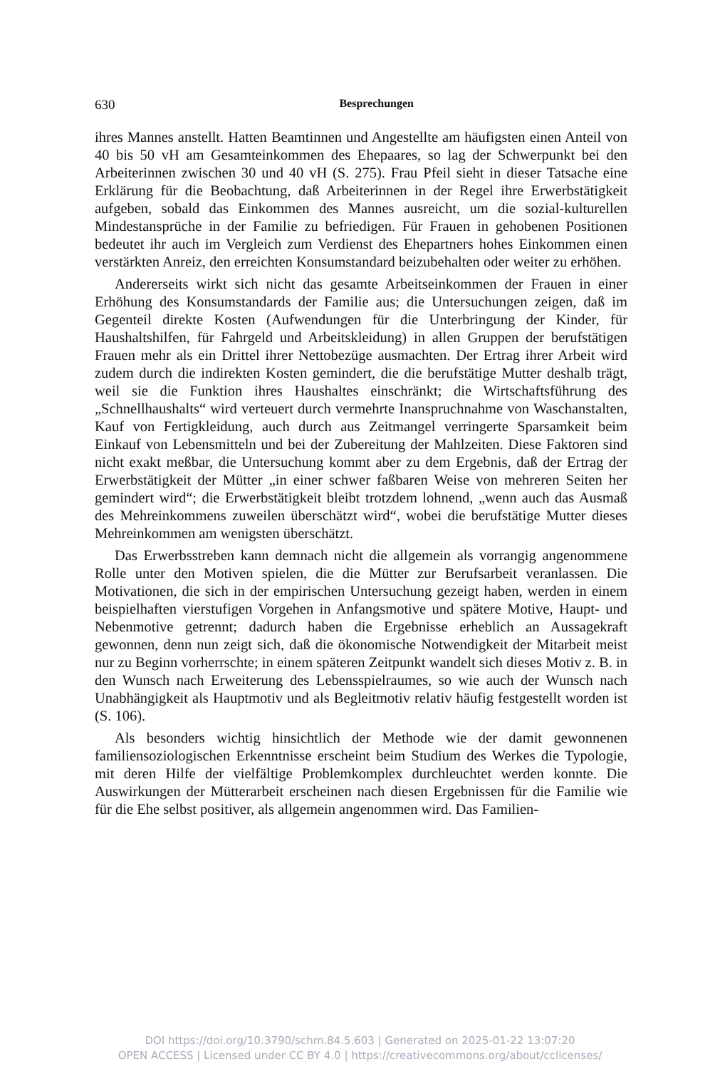630 Besprechungen
ihres Mannes anstellt. Hatten Beamtinnen und Angestellte am häufigsten einen Anteil von 40 bis 50 vH am Gesamteinkommen des Ehepaares, so lag der Schwerpunkt bei den Arbeiterinnen zwischen 30 und 40 vH (S. 275). Frau Pfeil sieht in dieser Tatsache eine Erklärung für die Beobachtung, daß Arbeiterinnen in der Regel ihre Erwerbstätigkeit aufgeben, sobald das Einkommen des Mannes ausreicht, um die sozial-kulturellen Mindestansprüche in der Familie zu befriedigen. Für Frauen in gehobenen Positionen bedeutet ihr auch im Vergleich zum Verdienst des Ehepartners hohes Einkommen einen verstärkten Anreiz, den erreichten Konsumstandard beizubehalten oder weiter zu erhöhen.
Andererseits wirkt sich nicht das gesamte Arbeitseinkommen der Frauen in einer Erhöhung des Konsumstandards der Familie aus; die Untersuchungen zeigen, daß im Gegenteil direkte Kosten (Aufwendungen für die Unterbringung der Kinder, für Haushaltshilfen, für Fahrgeld und Arbeitskleidung) in allen Gruppen der berufstätigen Frauen mehr als ein Drittel ihrer Nettobezüge ausmachten. Der Ertrag ihrer Arbeit wird zudem durch die indirekten Kosten gemindert, die die berufstätige Mutter deshalb trägt, weil sie die Funktion ihres Haushaltes einschränkt; die Wirtschaftsführung des „Schnellhaushalts“ wird verteuert durch vermehrte Inanspruchnahme von Waschanstalten, Kauf von Fertigkleidung, auch durch aus Zeitmangel verringerte Sparsamkeit beim Einkauf von Lebensmitteln und bei der Zubereitung der Mahlzeiten. Diese Faktoren sind nicht exakt meßbar, die Untersuchung kommt aber zu dem Ergebnis, daß der Ertrag der Erwerbstätigkeit der Mütter „in einer schwer faßbaren Weise von mehreren Seiten her gemindert wird“; die Erwerbstätigkeit bleibt trotzdem lohnend, „wenn auch das Ausmaß des Mehreinkommens zuweilen überschätzt wird“, wobei die berufstätige Mutter dieses Mehreinkommen am wenigsten überschätzt.
Das Erwerbsstreben kann demnach nicht die allgemein als vorrangig angenommene Rolle unter den Motiven spielen, die die Mütter zur Berufsarbeit veranlassen. Die Motivationen, die sich in der empirischen Untersuchung gezeigt haben, werden in einem beispielhaften vierstufigen Vorgehen in Anfangsmotive und spätere Motive, Haupt- und Nebenmotive getrennt; dadurch haben die Ergebnisse erheblich an Aussagekraft gewonnen, denn nun zeigt sich, daß die ökonomische Notwendigkeit der Mitarbeit meist nur zu Beginn vorherrschte; in einem späteren Zeitpunkt wandelt sich dieses Motiv z. B. in den Wunsch nach Erweiterung des Lebensspielraumes, so wie auch der Wunsch nach Unabhängigkeit als Hauptmotiv und als Begleitmotiv relativ häufig festgestellt worden ist (S. 106).
Als besonders wichtig hinsichtlich der Methode wie der damit gewonnenen familiensoziologischen Erkenntnisse erscheint beim Studium des Werkes die Typologie, mit deren Hilfe der vielfältige Problemkomplex durchleuchtet werden konnte. Die Auswirkungen der Mütterarbeit erscheinen nach diesen Ergebnissen für die Familie wie für die Ehe selbst positiver, als allgemein angenommen wird. Das Familien-
DOI https://doi.org/10.3790/schm.84.5.603 | Generated on 2025-01-22 13:07:20
OPEN ACCESS | Licensed under CC BY 4.0 | https://creativecommons.org/about/cclicenses/